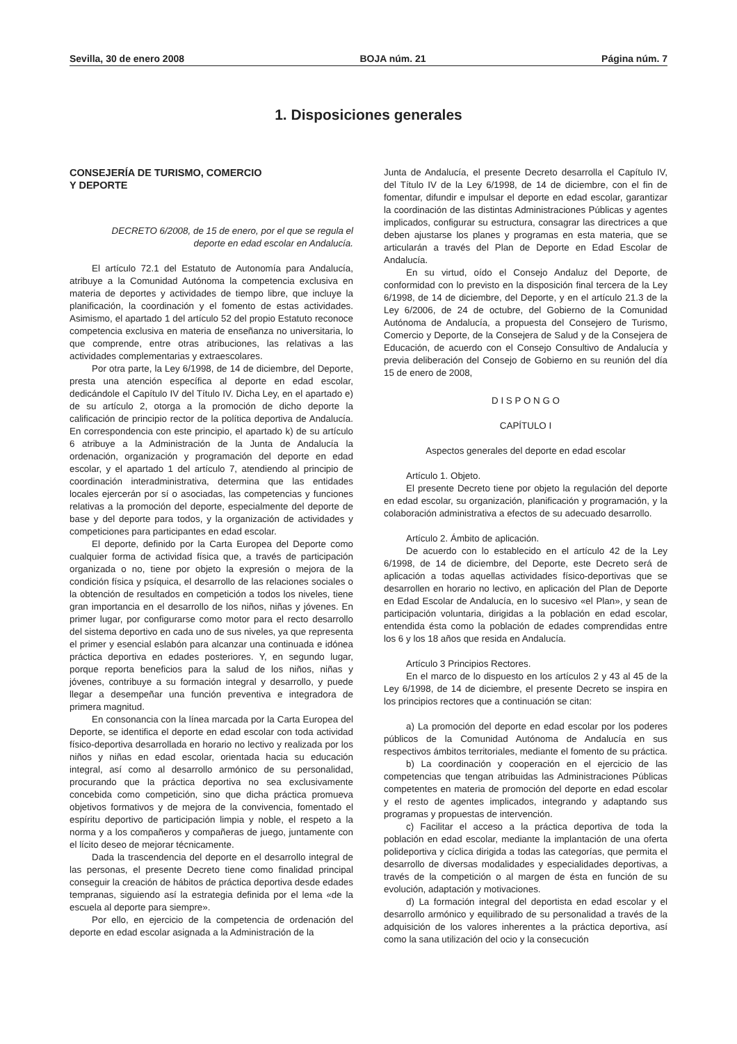Sevilla, 30 de enero 2008 BOJA núm. 21 Página núm. 7
1. Disposiciones generales
CONSEJERÍA DE TURISMO, COMERCIO
Y DEPORTE
DECRETO 6/2008, de 15 de enero, por el que se regula el deporte en edad escolar en Andalucía.
El artículo 72.1 del Estatuto de Autonomía para Andalucía, atribuye a la Comunidad Autónoma la competencia exclusiva en materia de deportes y actividades de tiempo libre, que incluye la planificación, la coordinación y el fomento de estas actividades. Asimismo, el apartado 1 del artículo 52 del propio Estatuto reconoce competencia exclusiva en materia de enseñanza no universitaria, lo que comprende, entre otras atribuciones, las relativas a las actividades complementarias y extraescolares.
Por otra parte, la Ley 6/1998, de 14 de diciembre, del Deporte, presta una atención específica al deporte en edad escolar, dedicándole el Capítulo IV del Título IV. Dicha Ley, en el apartado e) de su artículo 2, otorga a la promoción de dicho deporte la calificación de principio rector de la política deportiva de Andalucía. En correspondencia con este principio, el apartado k) de su artículo 6 atribuye a la Administración de la Junta de Andalucía la ordenación, organización y programación del deporte en edad escolar, y el apartado 1 del artículo 7, atendiendo al principio de coordinación interadministrativa, determina que las entidades locales ejercerán por sí o asociadas, las competencias y funciones relativas a la promoción del deporte, especialmente del deporte de base y del deporte para todos, y la organización de actividades y competiciones para participantes en edad escolar.
El deporte, definido por la Carta Europea del Deporte como cualquier forma de actividad física que, a través de participación organizada o no, tiene por objeto la expresión o mejora de la condición física y psíquica, el desarrollo de las relaciones sociales o la obtención de resultados en competición a todos los niveles, tiene gran importancia en el desarrollo de los niños, niñas y jóvenes. En primer lugar, por configurarse como motor para el recto desarrollo del sistema deportivo en cada uno de sus niveles, ya que representa el primer y esencial eslabón para alcanzar una continuada e idónea práctica deportiva en edades posteriores. Y, en segundo lugar, porque reporta beneficios para la salud de los niños, niñas y jóvenes, contribuye a su formación integral y desarrollo, y puede llegar a desempeñar una función preventiva e integradora de primera magnitud.
En consonancia con la línea marcada por la Carta Europea del Deporte, se identifica el deporte en edad escolar con toda actividad físico-deportiva desarrollada en horario no lectivo y realizada por los niños y niñas en edad escolar, orientada hacia su educación integral, así como al desarrollo armónico de su personalidad, procurando que la práctica deportiva no sea exclusivamente concebida como competición, sino que dicha práctica promueva objetivos formativos y de mejora de la convivencia, fomentado el espíritu deportivo de participación limpia y noble, el respeto a la norma y a los compañeros y compañeras de juego, juntamente con el lícito deseo de mejorar técnicamente.
Dada la trascendencia del deporte en el desarrollo integral de las personas, el presente Decreto tiene como finalidad principal conseguir la creación de hábitos de práctica deportiva desde edades tempranas, siguiendo así la estrategia definida por el lema «de la escuela al deporte para siempre».
Por ello, en ejercicio de la competencia de ordenación del deporte en edad escolar asignada a la Administración de la
Junta de Andalucía, el presente Decreto desarrolla el Capítulo IV, del Título IV de la Ley 6/1998, de 14 de diciembre, con el fin de fomentar, difundir e impulsar el deporte en edad escolar, garantizar la coordinación de las distintas Administraciones Públicas y agentes implicados, configurar su estructura, consagrar las directrices a que deben ajustarse los planes y programas en esta materia, que se articularán a través del Plan de Deporte en Edad Escolar de Andalucía.
En su virtud, oído el Consejo Andaluz del Deporte, de conformidad con lo previsto en la disposición final tercera de la Ley 6/1998, de 14 de diciembre, del Deporte, y en el artículo 21.3 de la Ley 6/2006, de 24 de octubre, del Gobierno de la Comunidad Autónoma de Andalucía, a propuesta del Consejero de Turismo, Comercio y Deporte, de la Consejera de Salud y de la Consejera de Educación, de acuerdo con el Consejo Consultivo de Andalucía y previa deliberación del Consejo de Gobierno en su reunión del día 15 de enero de 2008,
D I S P O N G O
CAPÍTULO I
Aspectos generales del deporte en edad escolar
Artículo 1. Objeto.
El presente Decreto tiene por objeto la regulación del deporte en edad escolar, su organización, planificación y programación, y la colaboración administrativa a efectos de su adecuado desarrollo.
Artículo 2. Ámbito de aplicación.
De acuerdo con lo establecido en el artículo 42 de la Ley 6/1998, de 14 de diciembre, del Deporte, este Decreto será de aplicación a todas aquellas actividades físico-deportivas que se desarrollen en horario no lectivo, en aplicación del Plan de Deporte en Edad Escolar de Andalucía, en lo sucesivo «el Plan», y sean de participación voluntaria, dirigidas a la población en edad escolar, entendida ésta como la población de edades comprendidas entre los 6 y los 18 años que resida en Andalucía.
Artículo 3 Principios Rectores.
En el marco de lo dispuesto en los artículos 2 y 43 al 45 de la Ley 6/1998, de 14 de diciembre, el presente Decreto se inspira en los principios rectores que a continuación se citan:
a) La promoción del deporte en edad escolar por los poderes públicos de la Comunidad Autónoma de Andalucía en sus respectivos ámbitos territoriales, mediante el fomento de su práctica.
b) La coordinación y cooperación en el ejercicio de las competencias que tengan atribuidas las Administraciones Públicas competentes en materia de promoción del deporte en edad escolar y el resto de agentes implicados, integrando y adaptando sus programas y propuestas de intervención.
c) Facilitar el acceso a la práctica deportiva de toda la población en edad escolar, mediante la implantación de una oferta polideportiva y cíclica dirigida a todas las categorías, que permita el desarrollo de diversas modalidades y especialidades deportivas, a través de la competición o al margen de ésta en función de su evolución, adaptación y motivaciones.
d) La formación integral del deportista en edad escolar y el desarrollo armónico y equilibrado de su personalidad a través de la adquisición de los valores inherentes a la práctica deportiva, así como la sana utilización del ocio y la consecución